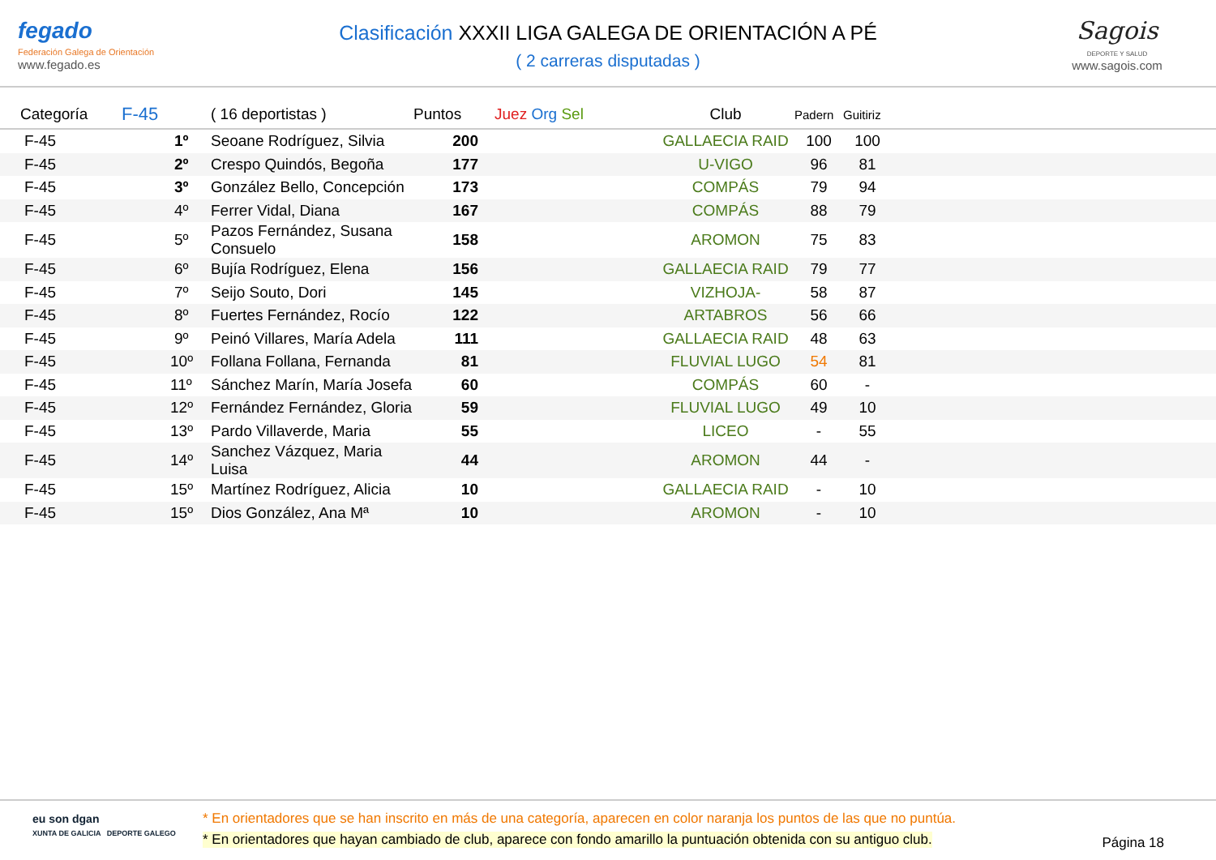fegado
Federación Galega de Orientación
www.fegado.es
Clasificación XXXII LIGA GALEGA DE ORIENTACIÓN A PÉ
( 2 carreras disputadas )
Sagois
DEPORTE Y SALUD
www.sagois.com
| Categoría | F-45 | ( 16 deportistas ) | Puntos | Juez Org Sel | Club | Padern | Guitiriz | |
| --- | --- | --- | --- | --- | --- | --- | --- | --- |
| F-45 | 1º | Seoane Rodríguez, Silvia | 200 | | GALLAECIA RAID | 100 | 100 | |
| F-45 | 2º | Crespo Quindós, Begoña | 177 | | U-VIGO | 96 | 81 | |
| F-45 | 3º | González Bello, Concepción | 173 | | COMPÁS | 79 | 94 | |
| F-45 | 4º | Ferrer Vidal, Diana | 167 | | COMPÁS | 88 | 79 | |
| F-45 | 5º | Pazos Fernández, Susana Consuelo | 158 | | AROMON | 75 | 83 | |
| F-45 | 6º | Bujía Rodríguez, Elena | 156 | | GALLAECIA RAID | 79 | 77 | |
| F-45 | 7º | Seijo Souto, Dori | 145 | | VIZHOJA- | 58 | 87 | |
| F-45 | 8º | Fuertes Fernández, Rocío | 122 | | ARTABROS | 56 | 66 | |
| F-45 | 9º | Peinó Villares, María Adela | 111 | | GALLAECIA RAID | 48 | 63 | |
| F-45 | 10º | Follana Follana, Fernanda | 81 | | FLUVIAL LUGO | 54 | 81 | |
| F-45 | 11º | Sánchez Marín, María Josefa | 60 | | COMPÁS | 60 | - | |
| F-45 | 12º | Fernández Fernández, Gloria | 59 | | FLUVIAL LUGO | 49 | 10 | |
| F-45 | 13º | Pardo Villaverde, Maria | 55 | | LICEO | - | 55 | |
| F-45 | 14º | Sanchez Vázquez, Maria Luisa | 44 | | AROMON | 44 | - | |
| F-45 | 15º | Martínez Rodríguez, Alicia | 10 | | GALLAECIA RAID | - | 10 | |
| F-45 | 15º | Dios González, Ana Mª | 10 | | AROMON | - | 10 | |
eu son dgan
XUNTA DE GALICIA DEPORTE GALEGO
* En orientadores que se han inscrito en más de una categoría, aparecen en color naranja los puntos de las que no puntúa.
* En orientadores que hayan cambiado de club, aparece con fondo amarillo la puntuación obtenida con su antiguo club.
Página 18